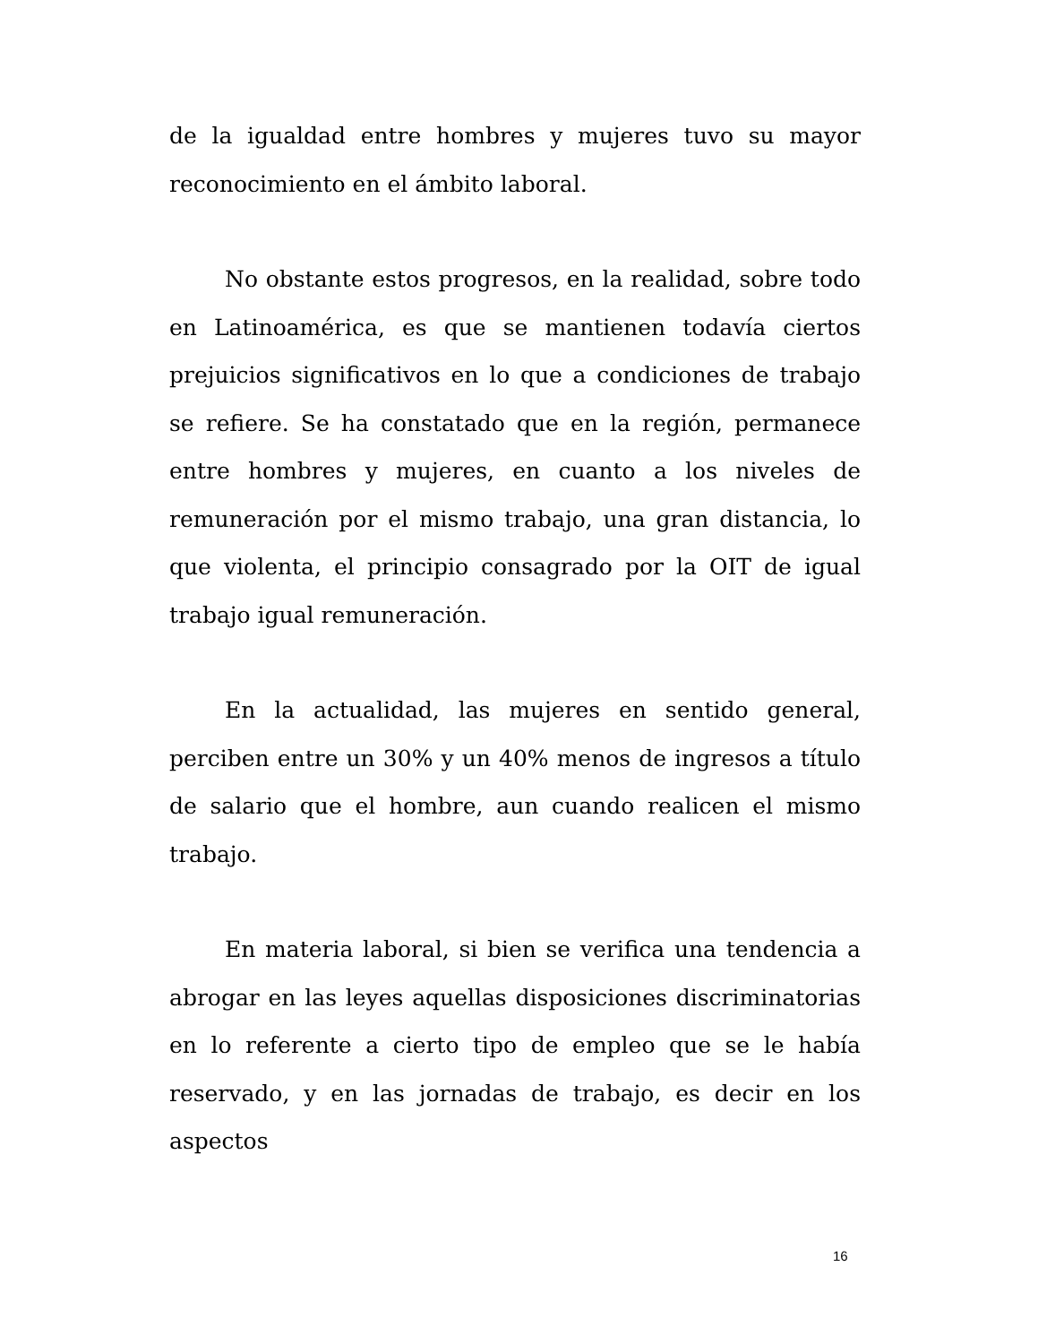de la igualdad entre hombres y mujeres tuvo su mayor reconocimiento en el ámbito laboral.
No obstante estos progresos, en la realidad, sobre todo en Latinoamérica, es que se mantienen todavía ciertos prejuicios significativos en lo que a condiciones de trabajo se refiere. Se ha constatado que en la región, permanece entre hombres y mujeres, en cuanto a los niveles de remuneración por el mismo trabajo, una gran distancia, lo que violenta, el principio consagrado por la OIT de igual trabajo igual remuneración.
En la actualidad, las mujeres en sentido general, perciben entre un 30% y un 40% menos de ingresos a título de salario que el hombre, aun cuando realicen el mismo trabajo.
En materia laboral, si bien se verifica una tendencia a abrogar en las leyes aquellas disposiciones discriminatorias en lo referente a cierto tipo de empleo que se le había reservado, y en las jornadas de trabajo, es decir en los aspectos
16